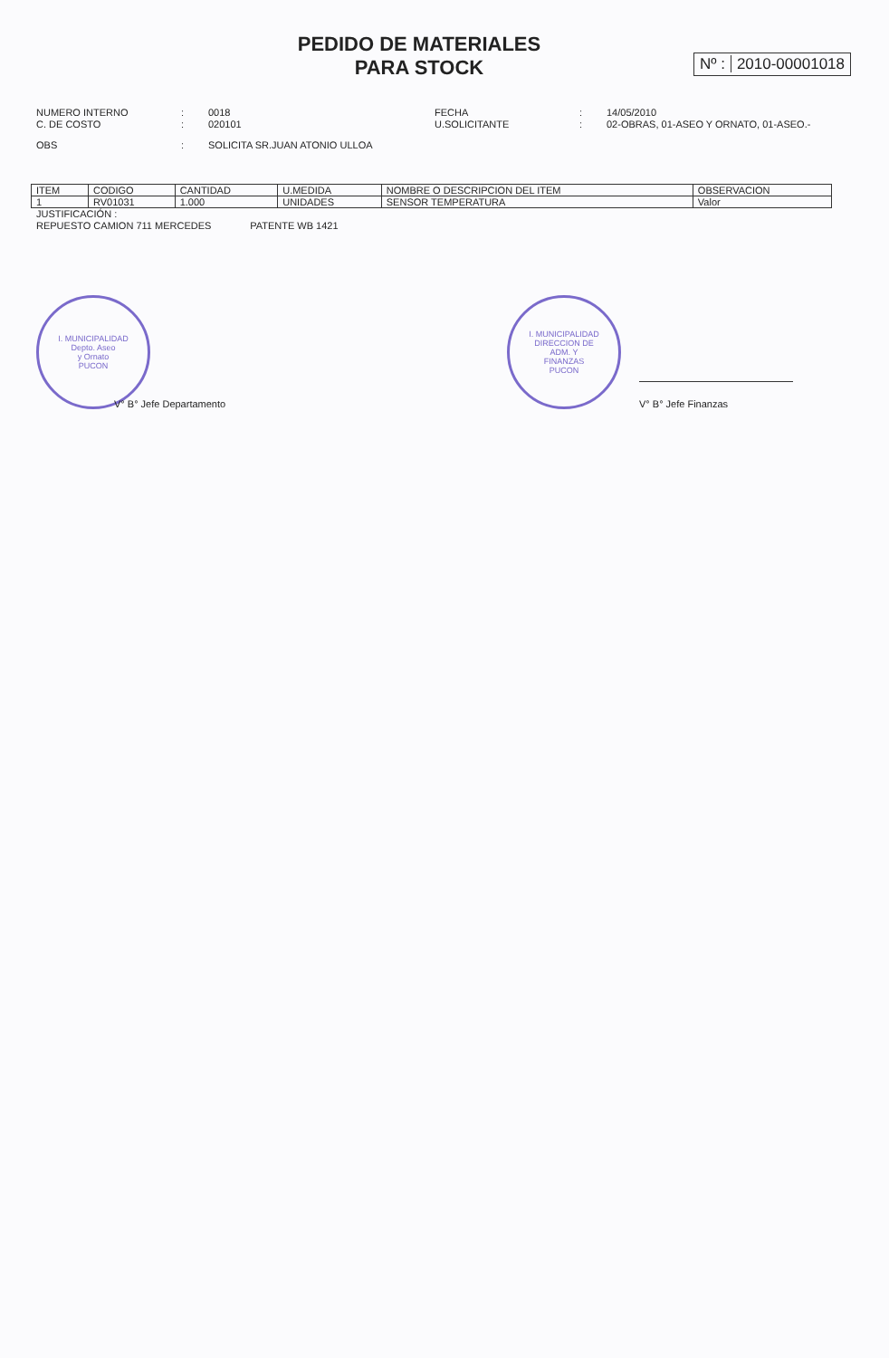PEDIDO DE MATERIALES
PARA STOCK
Nº : 2010-00001018
NUMERO INTERNO : 0018
C. DE COSTO : 020101
OBS : SOLICITA SR.JUAN ATONIO ULLOA
FECHA : 14/05/2010
U.SOLICITANTE : 02-OBRAS, 01-ASEO Y ORNATO, 01-ASEO.-
| ITEM | CODIGO | CANTIDAD | U.MEDIDA | NOMBRE O DESCRIPCION DEL ITEM | OBSERVACION |
| --- | --- | --- | --- | --- | --- |
| 1 | RV01031 | 1.000 | UNIDADES | SENSOR TEMPERATURA | Valor |
JUSTIFICACIÓN :
REPUESTO CAMION 711 MERCEDES PATENTE WB 1421
I. MUNICIPALIDAD
Depto. Aseo
y Ornato
PUCON
V° B° Jefe Departamento
I. MUNICIPALIDAD
DIRECCION DE
ADM. Y
FINANZAS
PUCON
V° B° Jefe Finanzas